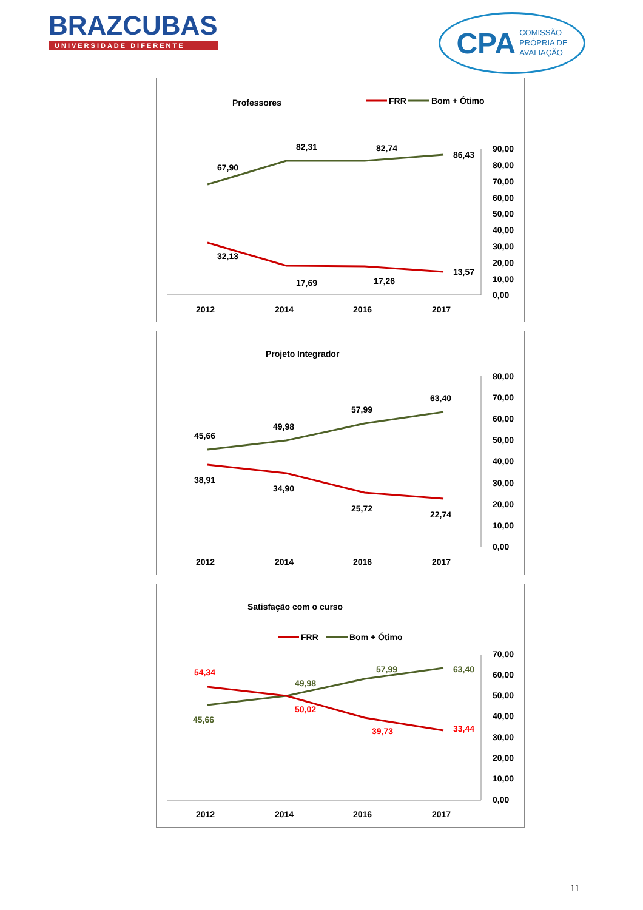BRAZCUBAS
UNIVERSIDADE DIFERENTE
CPA COMISSÃO
PRÓPRIA DE
AVALIAÇÃO
Professores
FRR
Bom + Ótimo
67,90
82,31
82,74
86,43
32,13
17,69
17,26
13,57
90,00
80,00
70,00
60,00
50,00
40,00
30,00
20,00
10,00
0,00
2012
2014
2016
2017
Projeto Integrador
45,66
49,98
57,99
63,40
38,91
34,90
25,72
22,74
80,00
70,00
60,00
50,00
40,00
30,00
20,00
10,00
0,00
2012
2014
2016
2017
Satisfação com o curso
FRR
Bom + Ótimo
54,34
50,02
39,73
33,44
45,66
49,98
57,99
63,40
70,00
60,00
50,00
40,00
30,00
20,00
10,00
0,00
2012
2014
2016
2017
11